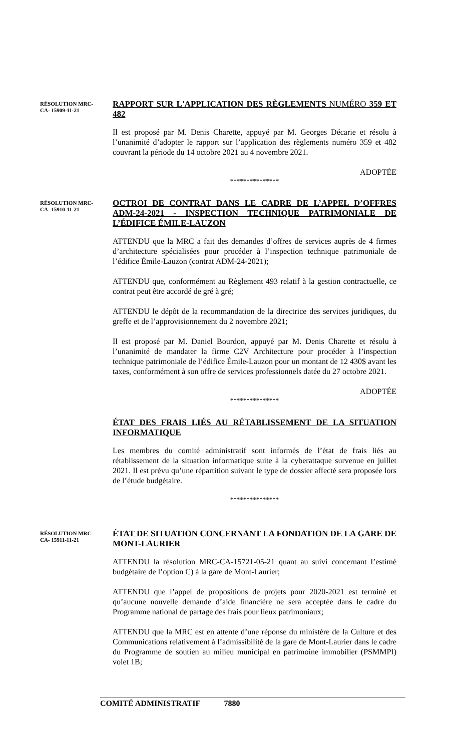RÉSOLUTION MRC-
CA- 15909-11-21
RAPPORT SUR L'APPLICATION DES RÈGLEMENTS NUMÉRO 359 ET 482
Il est proposé par M. Denis Charette, appuyé par M. Georges Décarie et résolu à l’unanimité d’adopter le rapport sur l’application des règlements numéro 359 et 482 couvrant la période du 14 octobre 2021 au 4 novembre 2021.
ADOPTÉE
***************
RÉSOLUTION MRC-
CA- 15910-11-21
OCTROI DE CONTRAT DANS LE CADRE DE L’APPEL D’OFFRES ADM-24-2021 - INSPECTION TECHNIQUE PATRIMONIALE DE L’ÉDIFICE ÉMILE-LAUZON
ATTENDU que la MRC a fait des demandes d’offres de services auprès de 4 firmes d’architecture spécialisées pour procéder à l’inspection technique patrimoniale de l’édifice Émile-Lauzon (contrat ADM-24-2021);
ATTENDU que, conformément au Règlement 493 relatif à la gestion contractuelle, ce contrat peut être accordé de gré à gré;
ATTENDU le dépôt de la recommandation de la directrice des services juridiques, du greffe et de l’approvisionnement du 2 novembre 2021;
Il est proposé par M. Daniel Bourdon, appuyé par M. Denis Charette et résolu à l’unanimité de mandater la firme C2V Architecture pour procéder à l’inspection technique patrimoniale de l’édifice Émile-Lauzon pour un montant de 12 430$ avant les taxes, conformément à son offre de services professionnels datée du 27 octobre 2021.
ADOPTÉE
***************
ÉTAT DES FRAIS LIÉS AU RÉTABLISSEMENT DE LA SITUATION INFORMATIQUE
Les membres du comité administratif sont informés de l’état de frais liés au rétablissement de la situation informatique suite à la cyberattaque survenue en juillet 2021. Il est prévu qu’une répartition suivant le type de dossier affecté sera proposée lors de l’étude budgétaire.
***************
RÉSOLUTION MRC-
CA- 15911-11-21
ÉTAT DE SITUATION CONCERNANT LA FONDATION DE LA GARE DE MONT-LAURIER
ATTENDU la résolution MRC-CA-15721-05-21 quant au suivi concernant l’estimé budgétaire de l’option C) à la gare de Mont-Laurier;
ATTENDU que l’appel de propositions de projets pour 2020-2021 est terminé et qu’aucune nouvelle demande d’aide financière ne sera acceptée dans le cadre du Programme national de partage des frais pour lieux patrimoniaux;
ATTENDU que la MRC est en attente d’une réponse du ministère de la Culture et des Communications relativement à l’admissibilité de la gare de Mont-Laurier dans le cadre du Programme de soutien au milieu municipal en patrimoine immobilier (PSMMPI) volet 1B;
COMITÉ ADMINISTRATIF 7880